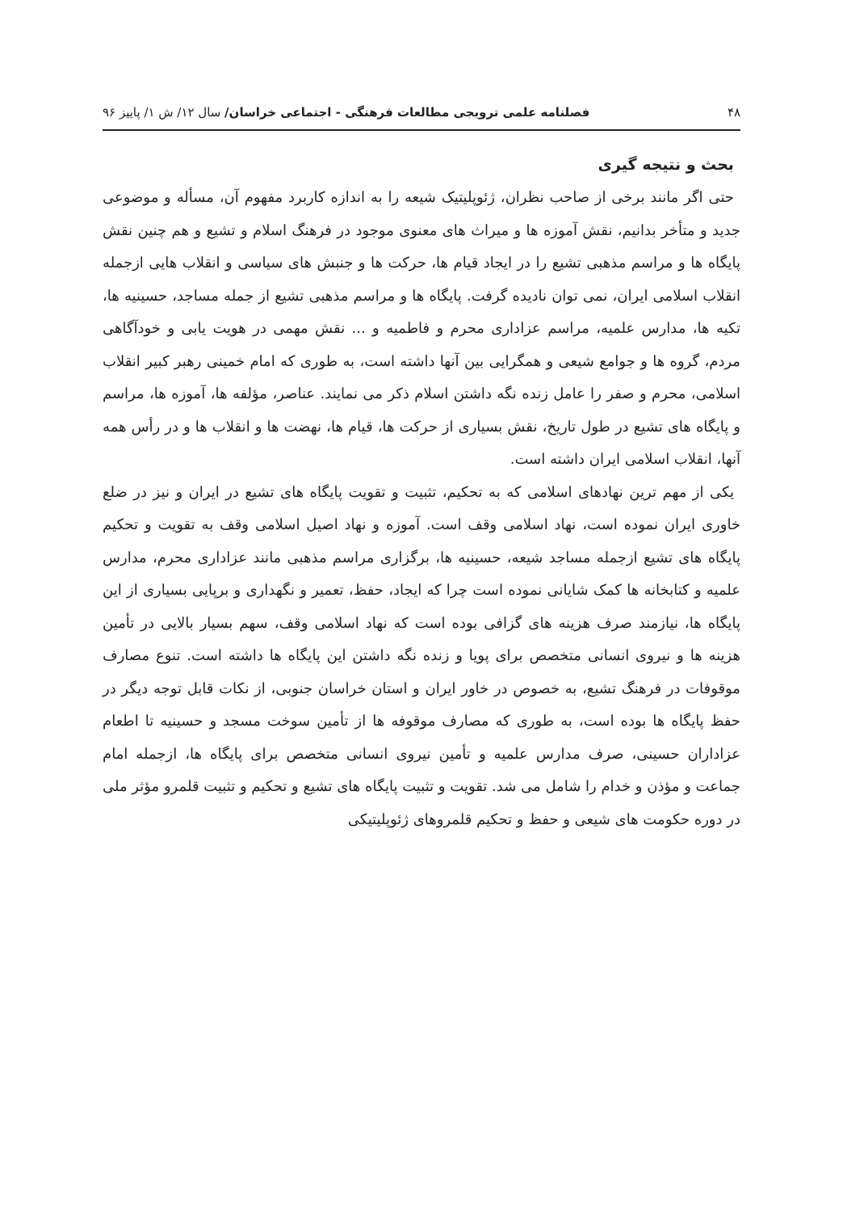۴۸ فصلنامه علمی ترویجی مطالعات فرهنگی - اجتماعی خراسان/ سال ۱۲/ ش ۱/ پاییز ۹۶
بحث و نتیجه گیری
حتی اگر مانند برخی از صاحب نظران، ژئوپلیتیک شیعه را به اندازه کاربرد مفهوم آن، مسأله و موضوعی جدید و متأخر بدانیم، نقش آموزه ها و میراث های معنوی موجود در فرهنگ اسلام و تشیع و هم چنین نقش پایگاه ها و مراسم مذهبی تشیع را در ایجاد قیام ها، حرکت ها و جنبش های سیاسی و انقلاب هایی ازجمله انقلاب اسلامی ایران، نمی توان نادیده گرفت. پایگاه ها و مراسم مذهبی تشیع از جمله مساجد، حسینیه ها، تکیه ها، مدارس علمیه، مراسم عزاداری محرم و فاطمیه و ... نقش مهمی در هویت یابی و خودآگاهی مردم، گروه ها و جوامع شیعی و همگرایی بین آنها داشته است، به طوری که امام خمینی رهبر کبیر انقلاب اسلامی، محرم و صفر را عامل زنده نگه داشتن اسلام ذکر می نمایند. عناصر، مؤلفه ها، آموزه ها، مراسم و پایگاه های تشیع در طول تاریخ، نقش بسیاری از حرکت ها، قیام ها، نهضت ها و انقلاب ها و در رأس همه آنها، انقلاب اسلامی ایران داشته است.
یکی از مهم ترین نهادهای اسلامی که به تحکیم، تثبیت و تقویت پایگاه های تشیع در ایران و نیز در ضلع خاوری ایران نموده است، نهاد اسلامی وقف است. آموزه و نهاد اصیل اسلامی وقف به تقویت و تحکیم پایگاه های تشیع ازجمله مساجد شیعه، حسینیه ها، برگزاری مراسم مذهبی مانند عزاداری محرم، مدارس علمیه و کتابخانه ها کمک شایانی نموده است چرا که ایجاد، حفظ، تعمیر و نگهداری و برپایی بسیاری از این پایگاه ها، نیازمند صرف هزینه های گزافی بوده است که نهاد اسلامی وقف، سهم بسیار بالایی در تأمین هزینه ها و نیروی انسانی متخصص برای پویا و زنده نگه داشتن این پایگاه ها داشته است. تنوع مصارف موقوفات در فرهنگ تشیع، به خصوص در خاور ایران و استان خراسان جنوبی، از نکات قابل توجه دیگر در حفظ پایگاه ها بوده است، به طوری که مصارف موقوفه ها از تأمین سوخت مسجد و حسینیه تا اطعام عزاداران حسینی، صرف مدارس علمیه و تأمین نیروی انسانی متخصص برای پایگاه ها، ازجمله امام جماعت و مؤذن و خدام را شامل می شد. تقویت و تثبیت پایگاه های تشیع و تحکیم و تثبیت قلمرو مؤثر ملی در دوره حکومت های شیعی و حفظ و تحکیم قلمروهای ژئوپلیتیکی